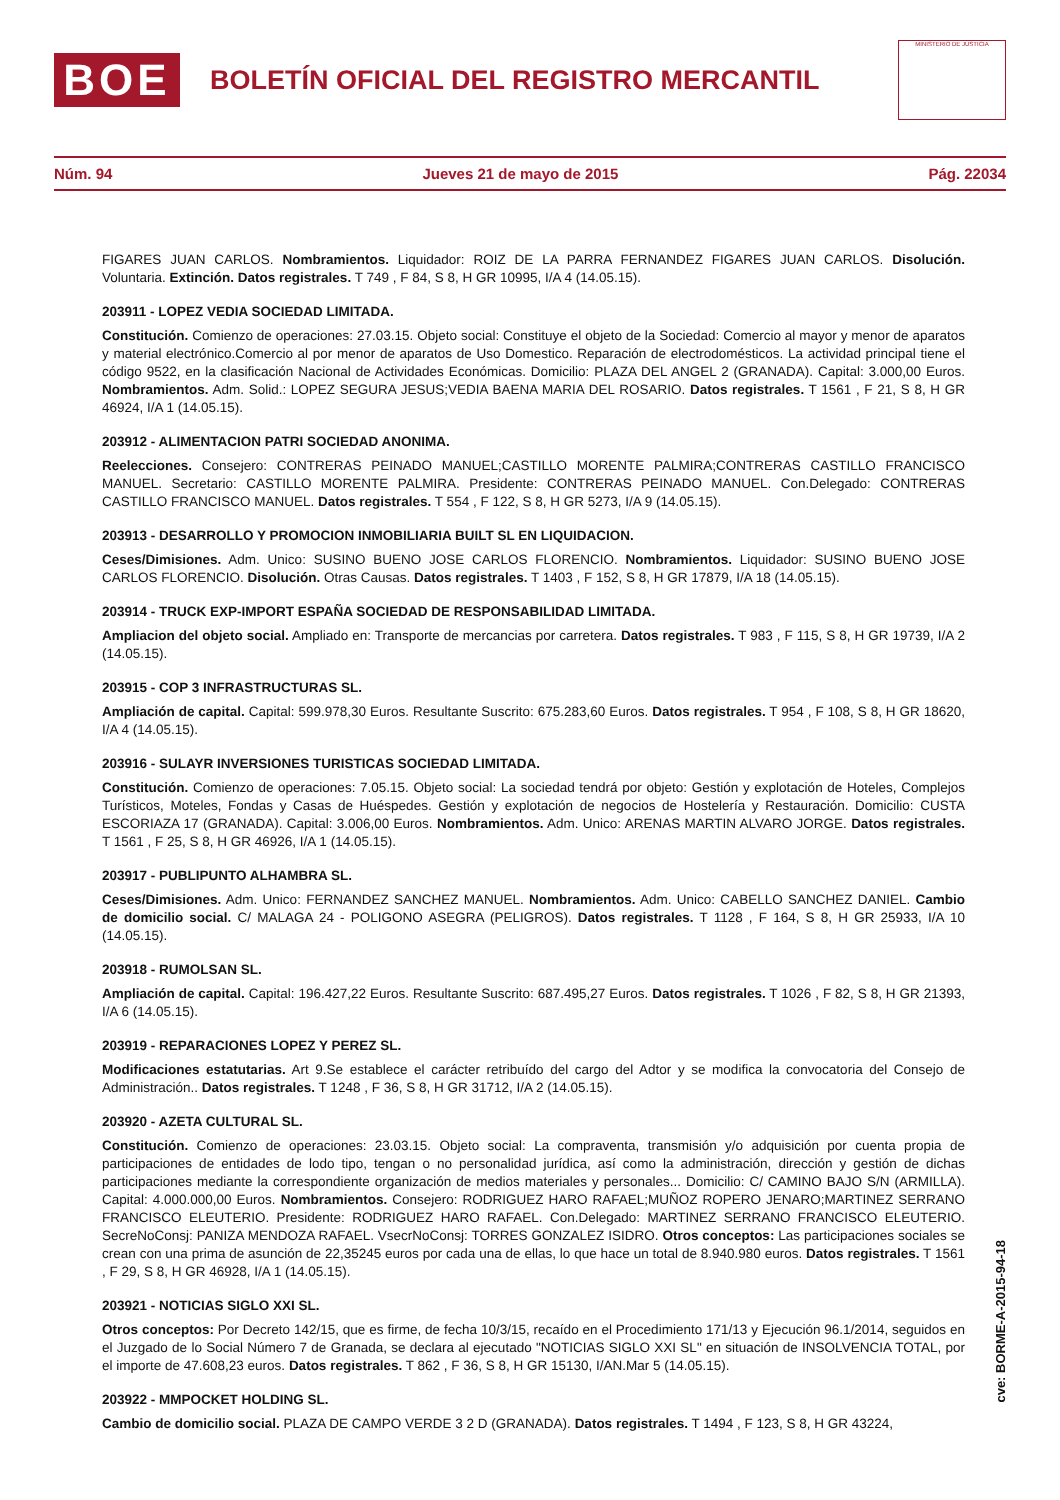BOE
BOLETÍN OFICIAL DEL REGISTRO MERCANTIL
MINISTERIO DE JUSTICIA
Núm. 94 Jueves 21 de mayo de 2015 Pág. 22034
FIGARES JUAN CARLOS. Nombramientos. Liquidador: ROIZ DE LA PARRA FERNANDEZ FIGARES JUAN CARLOS. Disolución. Voluntaria. Extinción. Datos registrales. T 749 , F 84, S 8, H GR 10995, I/A 4 (14.05.15).
203911 - LOPEZ VEDIA SOCIEDAD LIMITADA.
Constitución. Comienzo de operaciones: 27.03.15. Objeto social: Constituye el objeto de la Sociedad: Comercio al mayor y menor de aparatos y material electrónico.Comercio al por menor de aparatos de Uso Domestico. Reparación de electrodomésticos. La actividad principal tiene el código 9522, en la clasificación Nacional de Actividades Económicas. Domicilio: PLAZA DEL ANGEL 2 (GRANADA). Capital: 3.000,00 Euros. Nombramientos. Adm. Solid.: LOPEZ SEGURA JESUS;VEDIA BAENA MARIA DEL ROSARIO. Datos registrales. T 1561 , F 21, S 8, H GR 46924, I/A 1 (14.05.15).
203912 - ALIMENTACION PATRI SOCIEDAD ANONIMA.
Reelecciones. Consejero: CONTRERAS PEINADO MANUEL;CASTILLO MORENTE PALMIRA;CONTRERAS CASTILLO FRANCISCO MANUEL. Secretario: CASTILLO MORENTE PALMIRA. Presidente: CONTRERAS PEINADO MANUEL. Con.Delegado: CONTRERAS CASTILLO FRANCISCO MANUEL. Datos registrales. T 554 , F 122, S 8, H GR 5273, I/A 9 (14.05.15).
203913 - DESARROLLO Y PROMOCION INMOBILIARIA BUILT SL EN LIQUIDACION.
Ceses/Dimisiones. Adm. Unico: SUSINO BUENO JOSE CARLOS FLORENCIO. Nombramientos. Liquidador: SUSINO BUENO JOSE CARLOS FLORENCIO. Disolución. Otras Causas. Datos registrales. T 1403 , F 152, S 8, H GR 17879, I/A 18 (14.05.15).
203914 - TRUCK EXP-IMPORT ESPAÑA SOCIEDAD DE RESPONSABILIDAD LIMITADA.
Ampliacion del objeto social. Ampliado en: Transporte de mercancias por carretera. Datos registrales. T 983 , F 115, S 8, H GR 19739, I/A 2 (14.05.15).
203915 - COP 3 INFRASTRUCTURAS SL.
Ampliación de capital. Capital: 599.978,30 Euros. Resultante Suscrito: 675.283,60 Euros. Datos registrales. T 954 , F 108, S 8, H GR 18620, I/A 4 (14.05.15).
203916 - SULAYR INVERSIONES TURISTICAS SOCIEDAD LIMITADA.
Constitución. Comienzo de operaciones: 7.05.15. Objeto social: La sociedad tendrá por objeto: Gestión y explotación de Hoteles, Complejos Turísticos, Moteles, Fondas y Casas de Huéspedes. Gestión y explotación de negocios de Hostelería y Restauración. Domicilio: CUSTA ESCORIAZA 17 (GRANADA). Capital: 3.006,00 Euros. Nombramientos. Adm. Unico: ARENAS MARTIN ALVARO JORGE. Datos registrales. T 1561 , F 25, S 8, H GR 46926, I/A 1 (14.05.15).
203917 - PUBLIPUNTO ALHAMBRA SL.
Ceses/Dimisiones. Adm. Unico: FERNANDEZ SANCHEZ MANUEL. Nombramientos. Adm. Unico: CABELLO SANCHEZ DANIEL. Cambio de domicilio social. C/ MALAGA 24 - POLIGONO ASEGRA (PELIGROS). Datos registrales. T 1128 , F 164, S 8, H GR 25933, I/A 10 (14.05.15).
203918 - RUMOLSAN SL.
Ampliación de capital. Capital: 196.427,22 Euros. Resultante Suscrito: 687.495,27 Euros. Datos registrales. T 1026 , F 82, S 8, H GR 21393, I/A 6 (14.05.15).
203919 - REPARACIONES LOPEZ Y PEREZ SL.
Modificaciones estatutarias. Art 9.Se establece el carácter retribuído del cargo del Adtor y se modifica la convocatoria del Consejo de Administración.. Datos registrales. T 1248 , F 36, S 8, H GR 31712, I/A 2 (14.05.15).
203920 - AZETA CULTURAL SL.
Constitución. Comienzo de operaciones: 23.03.15. Objeto social: La compraventa, transmisión y/o adquisición por cuenta propia de participaciones de entidades de lodo tipo, tengan o no personalidad jurídica, así como la administración, dirección y gestión de dichas participaciones mediante la correspondiente organización de medios materiales y personales... Domicilio: C/ CAMINO BAJO S/N (ARMILLA). Capital: 4.000.000,00 Euros. Nombramientos. Consejero: RODRIGUEZ HARO RAFAEL;MUÑOZ ROPERO JENARO;MARTINEZ SERRANO FRANCISCO ELEUTERIO. Presidente: RODRIGUEZ HARO RAFAEL. Con.Delegado: MARTINEZ SERRANO FRANCISCO ELEUTERIO. SecreNoConsj: PANIZA MENDOZA RAFAEL. VsecrNoConsj: TORRES GONZALEZ ISIDRO. Otros conceptos: Las participaciones sociales se crean con una prima de asunción de 22,35245 euros por cada una de ellas, lo que hace un total de 8.940.980 euros. Datos registrales. T 1561 , F 29, S 8, H GR 46928, I/A 1 (14.05.15).
203921 - NOTICIAS SIGLO XXI SL.
Otros conceptos: Por Decreto 142/15, que es firme, de fecha 10/3/15, recaído en el Procedimiento 171/13 y Ejecución 96.1/2014, seguidos en el Juzgado de lo Social Número 7 de Granada, se declara al ejecutado "NOTICIAS SIGLO XXI SL" en situación de INSOLVENCIA TOTAL, por el importe de 47.608,23 euros. Datos registrales. T 862 , F 36, S 8, H GR 15130, I/AN.Mar 5 (14.05.15).
203922 - MMPOCKET HOLDING SL.
Cambio de domicilio social. PLAZA DE CAMPO VERDE 3 2 D (GRANADA). Datos registrales. T 1494 , F 123, S 8, H GR 43224,
cve: BORME-A-2015-94-18